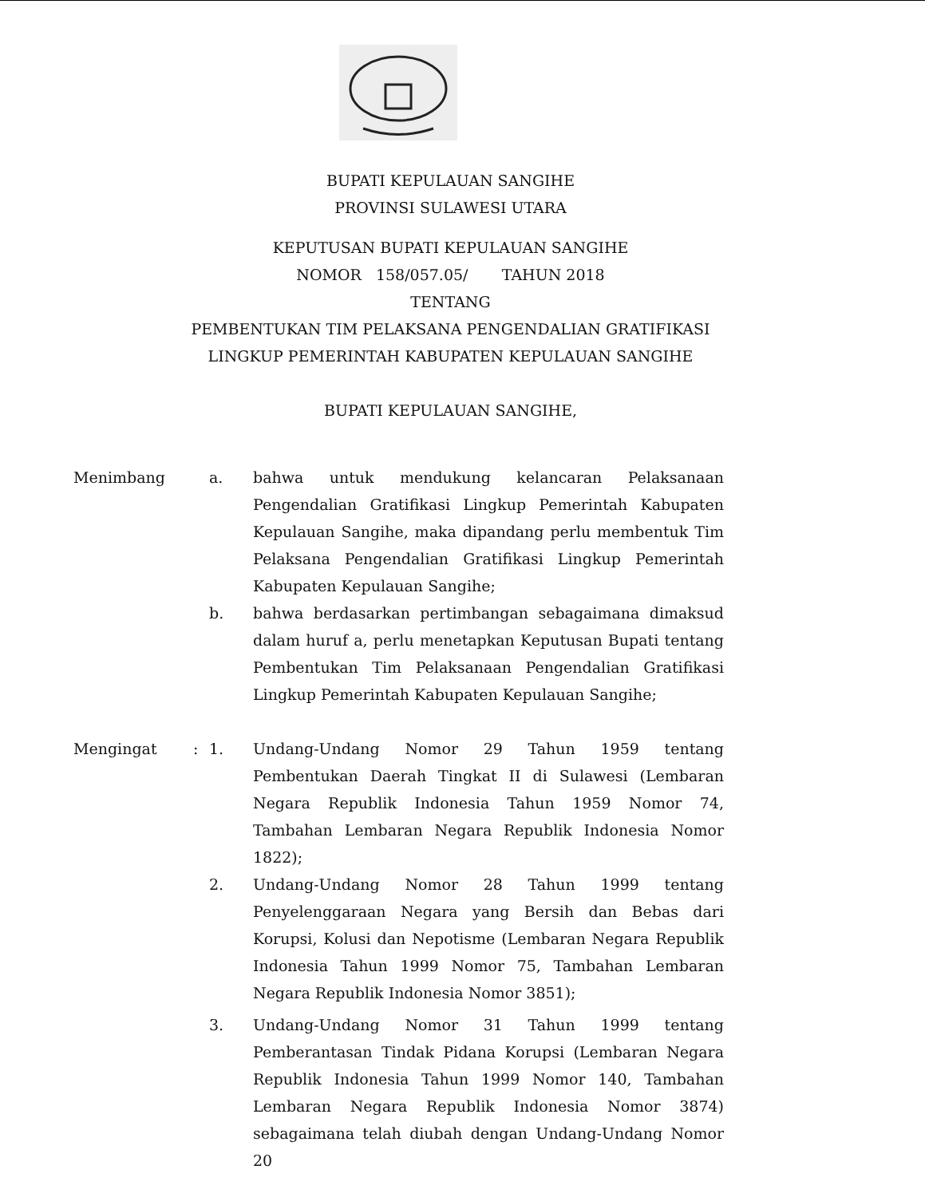BUPATI KEPULAUAN SANGIHE
PROVINSI SULAWESI UTARA
KEPUTUSAN BUPATI KEPULAUAN SANGIHE
NOMOR 158/057.05/ TAHUN 2018
TENTANG
PEMBENTUKAN TIM PELAKSANA PENGENDALIAN GRATIFIKASI
LINGKUP PEMERINTAH KABUPATEN KEPULAUAN SANGIHE
BUPATI KEPULAUAN SANGIHE,
Menimbang a. bahwa untuk mendukung kelancaran Pelaksanaan Pengendalian Gratifikasi Lingkup Pemerintah Kabupaten Kepulauan Sangihe, maka dipandang perlu membentuk Tim Pelaksana Pengendalian Gratifikasi Lingkup Pemerintah Kabupaten Kepulauan Sangihe;
b. bahwa berdasarkan pertimbangan sebagaimana dimaksud dalam huruf a, perlu menetapkan Keputusan Bupati tentang Pembentukan Tim Pelaksanaan Pengendalian Gratifikasi Lingkup Pemerintah Kabupaten Kepulauan Sangihe;
Mengingat : 1. Undang-Undang Nomor 29 Tahun 1959 tentang Pembentukan Daerah Tingkat II di Sulawesi (Lembaran Negara Republik Indonesia Tahun 1959 Nomor 74, Tambahan Lembaran Negara Republik Indonesia Nomor 1822);
2. Undang-Undang Nomor 28 Tahun 1999 tentang Penyelenggaraan Negara yang Bersih dan Bebas dari Korupsi, Kolusi dan Nepotisme (Lembaran Negara Republik Indonesia Tahun 1999 Nomor 75, Tambahan Lembaran Negara Republik Indonesia Nomor 3851);
3. Undang-Undang Nomor 31 Tahun 1999 tentang Pemberantasan Tindak Pidana Korupsi (Lembaran Negara Republik Indonesia Tahun 1999 Nomor 140, Tambahan Lembaran Negara Republik Indonesia Nomor 3874) sebagaimana telah diubah dengan Undang-Undang Nomor 20